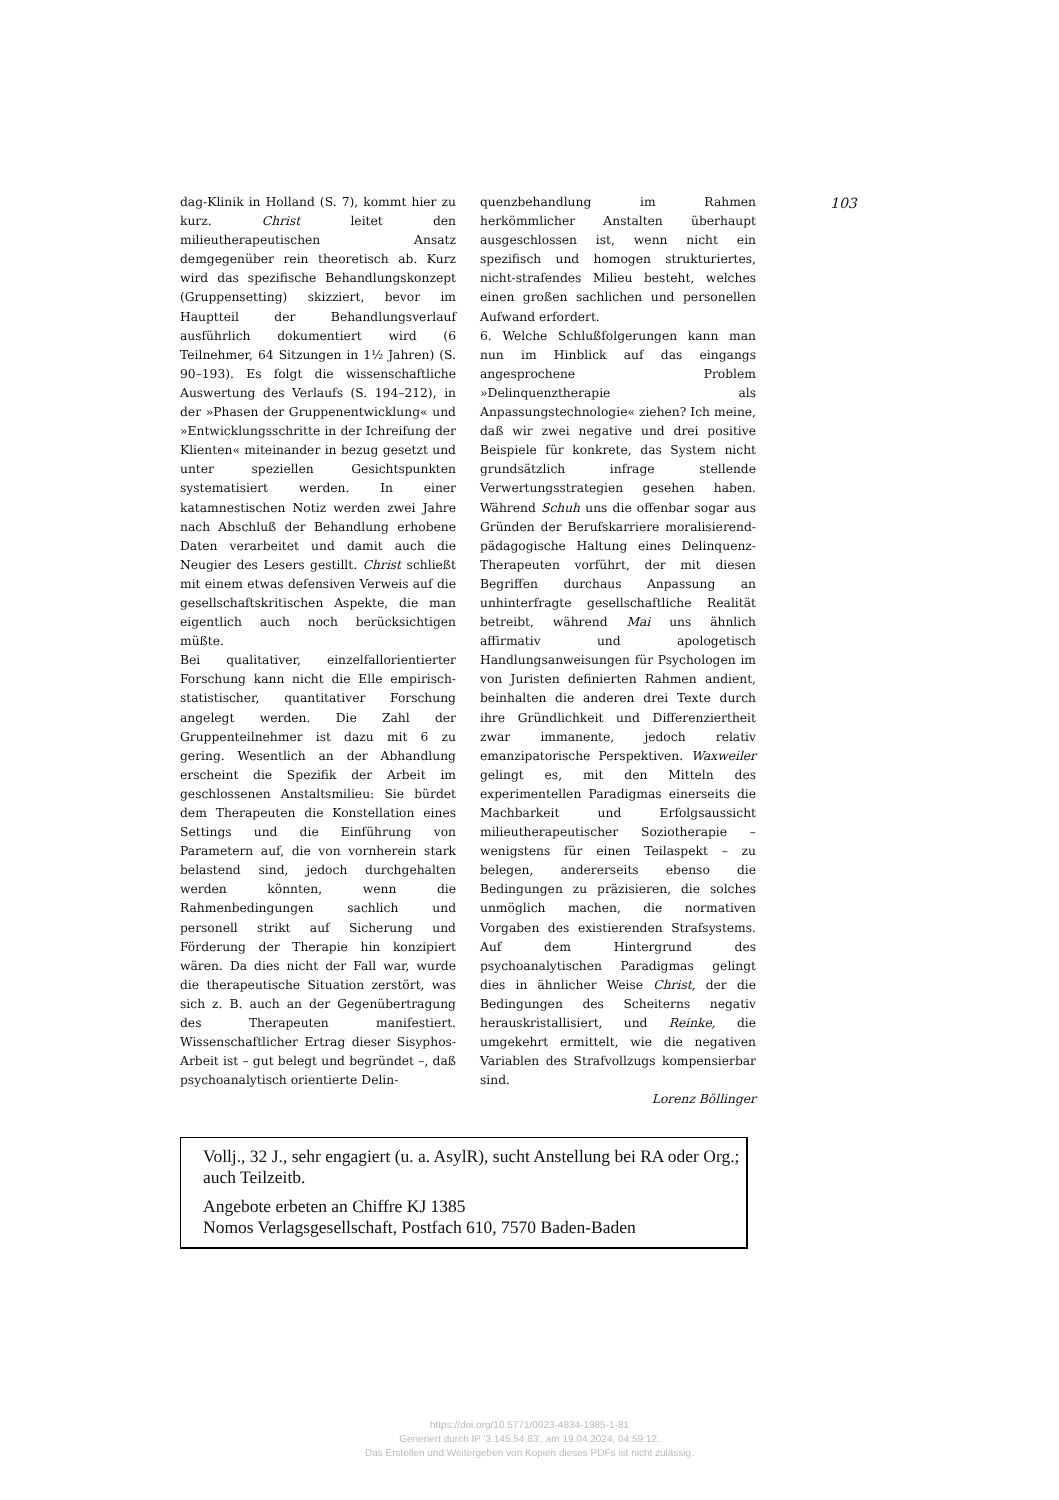dag-Klinik in Holland (S. 7), kommt hier zu kurz. Christ leitet den milieutherapeutischen Ansatz demgegenüber rein theoretisch ab. Kurz wird das spezifische Behandlungskonzept (Gruppensetting) skizziert, bevor im Hauptteil der Behandlungsverlauf ausführlich dokumentiert wird (6 Teilnehmer, 64 Sitzungen in 1½ Jahren) (S. 90–193). Es folgt die wissenschaftliche Auswertung des Verlaufs (S. 194–212), in der »Phasen der Gruppenentwicklung« und »Entwicklungsschritte in der Ichreifung der Klienten« miteinander in bezug gesetzt und unter speziellen Gesichtspunkten systematisiert werden. In einer katamnestischen Notiz werden zwei Jahre nach Abschluß der Behandlung erhobene Daten verarbeitet und damit auch die Neugier des Lesers gestillt. Christ schließt mit einem etwas defensiven Verweis auf die gesellschaftskritischen Aspekte, die man eigentlich auch noch berücksichtigen müßte.
Bei qualitativer, einzelfallorientierter Forschung kann nicht die Elle empirisch-statistischer, quantitativer Forschung angelegt werden. Die Zahl der Gruppenteilnehmer ist dazu mit 6 zu gering. Wesentlich an der Abhandlung erscheint die Spezifik der Arbeit im geschlossenen Anstaltsmilieu: Sie bürdet dem Therapeuten die Konstellation eines Settings und die Einführung von Parametern auf, die von vornherein stark belastend sind, jedoch durchgehalten werden könnten, wenn die Rahmenbedingungen sachlich und personell strikt auf Sicherung und Förderung der Therapie hin konzipiert wären. Da dies nicht der Fall war, wurde die therapeutische Situation zerstört, was sich z. B. auch an der Gegenübertragung des Therapeuten manifestiert. Wissenschaftlicher Ertrag dieser Sisyphos-Arbeit ist – gut belegt und begründet –, daß psychoanalytisch orientierte Delin-
quenzbehandlung im Rahmen herkömmlicher Anstalten überhaupt ausgeschlossen ist, wenn nicht ein spezifisch und homogen strukturiertes, nicht-strafendes Milieu besteht, welches einen großen sachlichen und personellen Aufwand erfordert.
6. Welche Schlußfolgerungen kann man nun im Hinblick auf das eingangs angesprochene Problem »Delinquenztherapie als Anpassungstechnologie« ziehen? Ich meine, daß wir zwei negative und drei positive Beispiele für konkrete, das System nicht grundsätzlich infrage stellende Verwertungsstrategien gesehen haben. Während Schuh uns die offenbar sogar aus Gründen der Berufskarriere moralisierend-pädagogische Haltung eines Delinquenz-Therapeuten vorführt, der mit diesen Begriffen durchaus Anpassung an unhinterfragte gesellschaftliche Realität betreibt, während Mai uns ähnlich affirmativ und apologetisch Handlungsanweisungen für Psychologen im von Juristen definierten Rahmen andient, beinhalten die anderen drei Texte durch ihre Gründlichkeit und Differenziertheit zwar immanente, jedoch relativ emanzipatorische Perspektiven. Waxweiler gelingt es, mit den Mitteln des experimentellen Paradigmas einerseits die Machbarkeit und Erfolgsaussicht milieutherapeutischer Soziotherapie – wenigstens für einen Teilaspekt – zu belegen, andererseits ebenso die Bedingungen zu präzisieren, die solches unmöglich machen, die normativen Vorgaben des existierenden Strafsystems. Auf dem Hintergrund des psychoanalytischen Paradigmas gelingt dies in ähnlicher Weise Christ, der die Bedingungen des Scheiterns negativ herauskristallisiert, und Reinke, die umgekehrt ermittelt, wie die negativen Variablen des Strafvollzugs kompensierbar sind.
Lorenz Böllinger
103
Vollj., 32 J., sehr engagiert (u. a. AsylR), sucht Anstellung bei RA oder Org.; auch Teilzeitb.
Angebote erbeten an Chiffre KJ 1385
Nomos Verlagsgesellschaft, Postfach 610, 7570 Baden-Baden
https://doi.org/10.5771/0023-4834-1985-1-81
Generiert durch IP '3.145.54.83', am 19.04.2024, 04:59:12.
Das Erstellen und Weitergeben von Kopien dieses PDFs ist nicht zulässig.